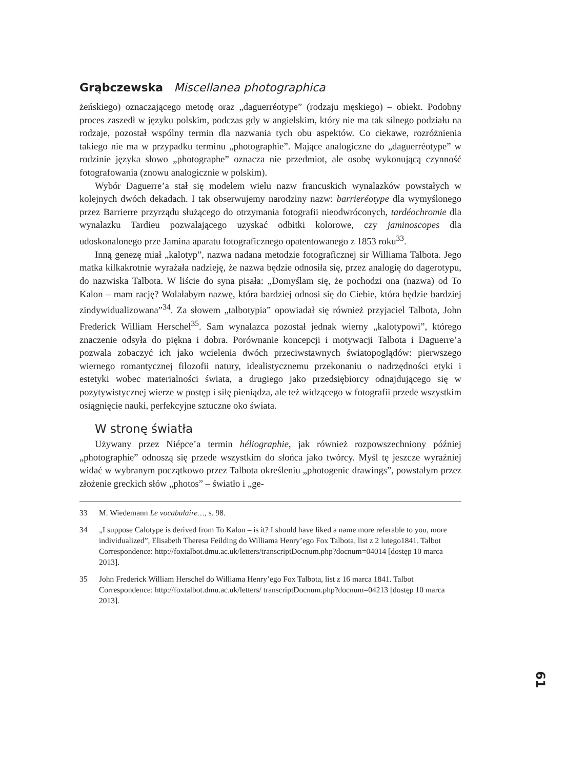Grąbczewska Miscellanea photographica
żeńskiego) oznaczającego metodę oraz „daguerréotype” (rodzaju męskiego) – obiekt. Podobny proces zaszedł w języku polskim, podczas gdy w angielskim, który nie ma tak silnego podziału na rodzaje, pozostał wspólny termin dla nazwania tych obu aspektów. Co ciekawe, rozróżnienia takiego nie ma w przypadku terminu „photographie”. Mające analogiczne do „daguerréotype” w rodzinie języka słowo „photographe” oznacza nie przedmiot, ale osobę wykonującą czynność fotografowania (znowu analogicznie w polskim).
Wybór Daguerre’a stał się modelem wielu nazw francuskich wynalazków powstałych w kolejnych dwóch dekadach. I tak obserwujemy narodziny nazw: barrieréotype dla wymyślonego przez Barrierre przyrządu służącego do otrzymania fotografii nieodwróconych, tardéochromie dla wynalazku Tardieu pozwalającego uzyskać odbitki kolorowe, czy jaminoscopes dla udoskonalonego prze Jamina aparatu fotograficznego opatentowanego z 1853 roku<sup>33</sup>.
Inną genezę miał „kalotyp”, nazwa nadana metodzie fotograficznej sir Williama Talbota. Jego matka kilkakrotnie wyrażała nadzieję, że nazwa będzie odnosiła się, przez analogię do dagerotypu, do nazwiska Talbota. W liście do syna pisała: „Domyślam się, że pochodzi ona (nazwa) od To Kalon – mam rację? Wolałabym nazwę, która bardziej odnosi się do Ciebie, która będzie bardziej zindywidualizowana”<sup>34</sup>. Za słowem „talbotypia” opowiadał się również przyjaciel Talbota, John Frederick William Herschel<sup>35</sup>. Sam wynalazca pozostał jednak wierny „kalotypowi”, którego znaczenie odsyła do piękna i dobra. Porównanie koncepcji i motywacji Talbota i Daguerre’a pozwala zobaczyć ich jako wcielenia dwóch przeciwstawnych światopoglądów: pierwszego wiernego romantycznej filozofii natury, idealistycznemu przekonaniu o nadrzędności etyki i estetyki wobec materialności świata, a drugiego jako przedsiębiorcy odnajdującego się w pozytywistycznej wierze w postęp i siłę pieniądza, ale też widzącego w fotografii przede wszystkim osiągnięcie nauki, perfekcyjne sztuczne oko świata.
W stronę światła
Używany przez Niépce’a termin héliographie, jak również rozpowszechniony później „photographie” odnoszą się przede wszystkim do słońca jako twórcy. Myśl tę jeszcze wyraźniej widać w wybranym początkowo przez Talbota określeniu „photogenic drawings”, powstałym przez złożenie greckich słów „photos” – światło i „ge-
33 M. Wiedemann Le vocabulaire…, s. 98.
34 „I suppose Calotype is derived from To Kalon – is it? I should have liked a name more referable to you, more individualized”, Elisabeth Theresa Feilding do Williama Henry’ego Fox Talbota, list z 2 lutego1841. Talbot Correspondence: http://foxtalbot.dmu.ac.uk/letters/transcriptDocnum.php?docnum=04014 [dostęp 10 marca 2013].
35 John Frederick William Herschel do Williama Henry’ego Fox Talbota, list z 16 marca 1841. Talbot Correspondence: http://foxtalbot.dmu.ac.uk/letters/ transcriptDocnum.php?docnum=04213 [dostęp 10 marca 2013].
61